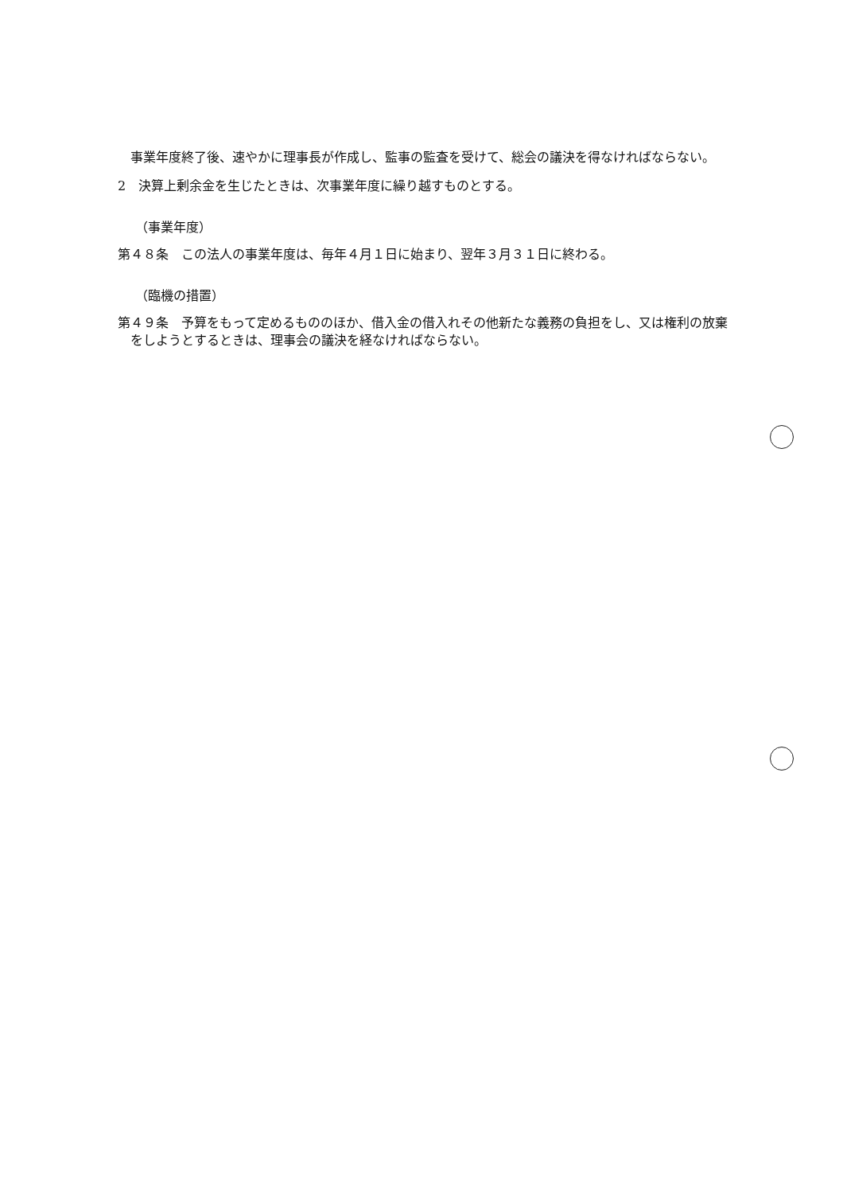事業年度終了後、速やかに理事長が作成し、監事の監査を受けて、総会の議決を得なければならない。
2　決算上剰余金を生じたときは、次事業年度に繰り越すものとする。
（事業年度）
第４８条　この法人の事業年度は、毎年４月１日に始まり、翌年３月３１日に終わる。
（臨機の措置）
第４９条　予算をもって定めるもののほか、借入金の借入れその他新たな義務の負担をし、又は権利の放棄をしようとするときは、理事会の議決を経なければならない。